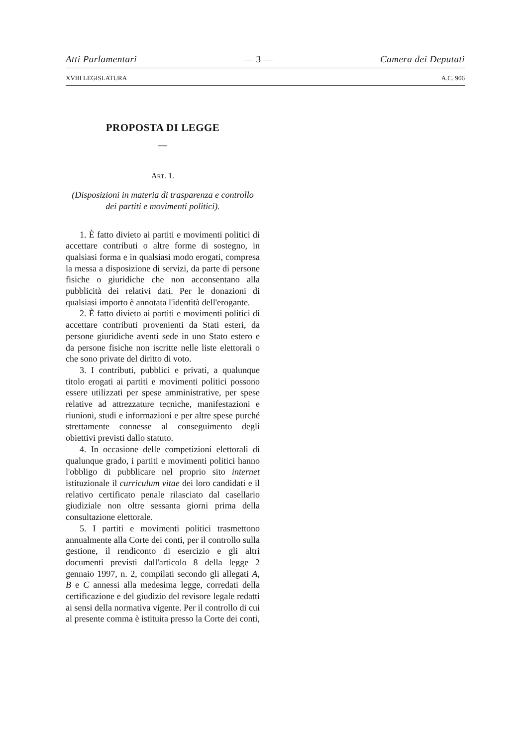Atti Parlamentari — 3 — Camera dei Deputati
XVIII LEGISLATURA A.C. 906
PROPOSTA DI LEGGE
—
ART. 1.
(Disposizioni in materia di trasparenza e controllo dei partiti e movimenti politici).
1. È fatto divieto ai partiti e movimenti politici di accettare contributi o altre forme di sostegno, in qualsiasi forma e in qualsiasi modo erogati, compresa la messa a disposizione di servizi, da parte di persone fisiche o giuridiche che non acconsentano alla pubblicità dei relativi dati. Per le donazioni di qualsiasi importo è annotata l'identità dell'erogante.
2. È fatto divieto ai partiti e movimenti politici di accettare contributi provenienti da Stati esteri, da persone giuridiche aventi sede in uno Stato estero e da persone fisiche non iscritte nelle liste elettorali o che sono private del diritto di voto.
3. I contributi, pubblici e privati, a qualunque titolo erogati ai partiti e movimenti politici possono essere utilizzati per spese amministrative, per spese relative ad attrezzature tecniche, manifestazioni e riunioni, studi e informazioni e per altre spese purché strettamente connesse al conseguimento degli obiettivi previsti dallo statuto.
4. In occasione delle competizioni elettorali di qualunque grado, i partiti e movimenti politici hanno l'obbligo di pubblicare nel proprio sito internet istituzionale il curriculum vitae dei loro candidati e il relativo certificato penale rilasciato dal casellario giudiziale non oltre sessanta giorni prima della consultazione elettorale.
5. I partiti e movimenti politici trasmettono annualmente alla Corte dei conti, per il controllo sulla gestione, il rendiconto di esercizio e gli altri documenti previsti dall'articolo 8 della legge 2 gennaio 1997, n. 2, compilati secondo gli allegati A, B e C annessi alla medesima legge, corredati della certificazione e del giudizio del revisore legale redatti ai sensi della normativa vigente. Per il controllo di cui al presente comma è istituita presso la Corte dei conti,